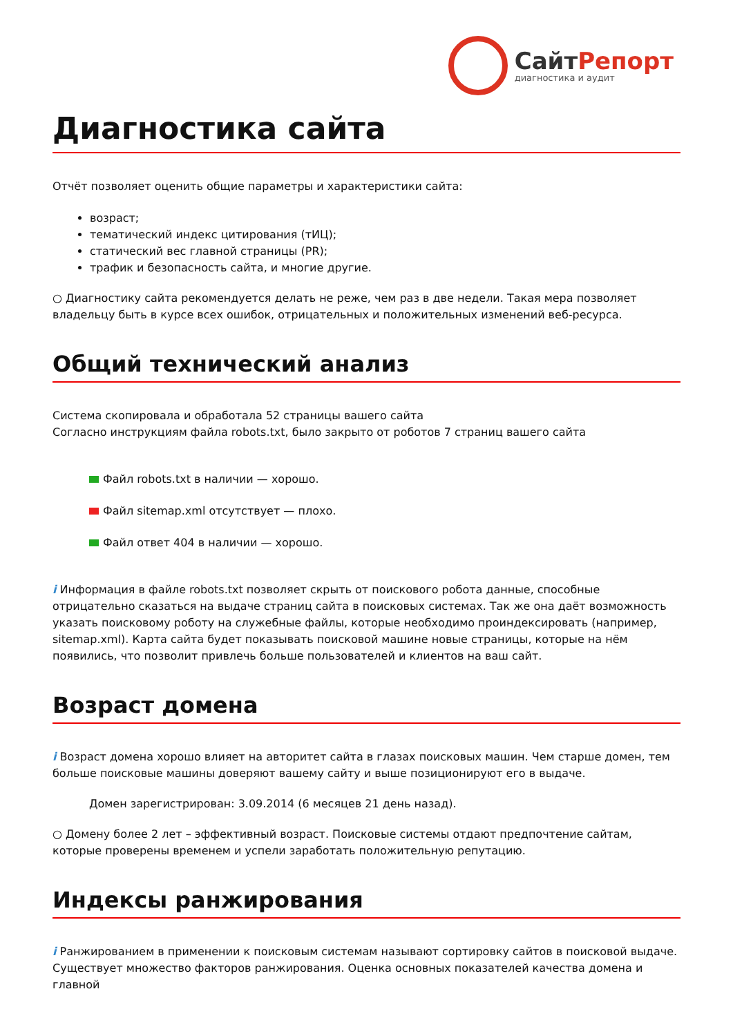СайтРепорт
диагностика и аудит
Диагностика сайта
Отчёт позволяет оценить общие параметры и характеристики сайта:
возраст;
тематический индекс цитирования (тИЦ);
статический вес главной страницы (PR);
трафик и безопасность сайта, и многие другие.
○ Диагностику сайта рекомендуется делать не реже, чем раз в две недели. Такая мера позволяет владельцу быть в курсе всех ошибок, отрицательных и положительных изменений веб-ресурса.
Общий технический анализ
Система скопировала и обработала 52 страницы вашего сайта
Согласно инструкциям файла robots.txt, было закрыто от роботов 7 страниц вашего сайта
Файл robots.txt в наличии — хорошо.
Файл sitemap.xml отсутствует — плохо.
Файл ответ 404 в наличии — хорошо.
i Информация в файле robots.txt позволяет скрыть от поискового робота данные, способные отрицательно сказаться на выдаче страниц сайта в поисковых системах. Так же она даёт возможность указать поисковому роботу на служебные файлы, которые необходимо проиндексировать (например, sitemap.xml). Карта сайта будет показывать поисковой машине новые страницы, которые на нём появились, что позволит привлечь больше пользователей и клиентов на ваш сайт.
Возраст домена
i Возраст домена хорошо влияет на авторитет сайта в глазах поисковых машин. Чем старше домен, тем больше поисковые машины доверяют вашему сайту и выше позиционируют его в выдаче.
Домен зарегистрирован: 3.09.2014 (6 месяцев 21 день назад).
○ Домену более 2 лет – эффективный возраст. Поисковые системы отдают предпочтение сайтам, которые проверены временем и успели заработать положительную репутацию.
Индексы ранжирования
i Ранжированием в применении к поисковым системам называют сортировку сайтов в поисковой выдаче. Существует множество факторов ранжирования. Оценка основных показателей качества домена и главной